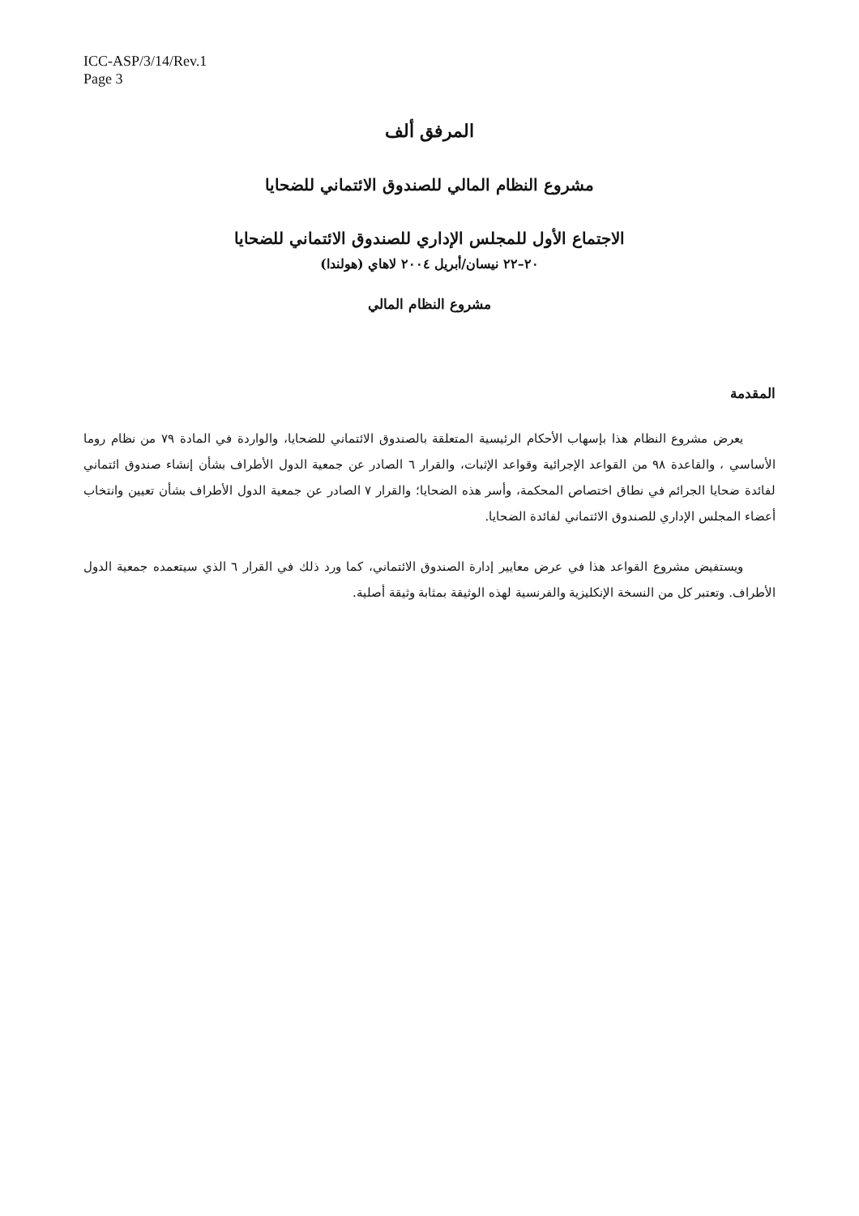ICC-ASP/3/14/Rev.1
Page 3
المرفق ألف
مشروع النظام المالي للصندوق الائتماني للضحايا
الاجتماع الأول للمجلس الإداري للصندوق الائتماني للضحايا
٢٠–٢٢ نيسان/أبريل ٢٠٠٤ لاهاي (هولندا)
مشروع النظام المالي
المقدمة
يعرض مشروع النظام هذا بإسهاب الأحكام الرئيسية المتعلقة بالصندوق الائتماني للضحايا، والواردة في المادة ٧٩ من نظام روما الأساسي ، والقاعدة ٩٨ من القواعد الإجرائية وقواعد الإثبات، والقرار ٦ الصادر عن جمعية الدول الأطراف بشأن إنشاء صندوق ائتماني لفائدة ضحايا الجرائم في نطاق اختصاص المحكمة، وأسر هذه الضحايا؛ والقرار ٧ الصادر عن جمعية الدول الأطراف بشأن تعيين وانتخاب أعضاء المجلس الإداري للصندوق الائتماني لفائدة الضحايا.
ويستفيض مشروع القواعد هذا في عرض معايير إدارة الصندوق الائتماني، كما ورد ذلك في القرار ٦ الذي سيتعمده جمعية الدول الأطراف. وتعتبر كل من النسخة الإنكليزية والفرنسية لهذه الوثيقة بمثابة وثيقة أصلية.